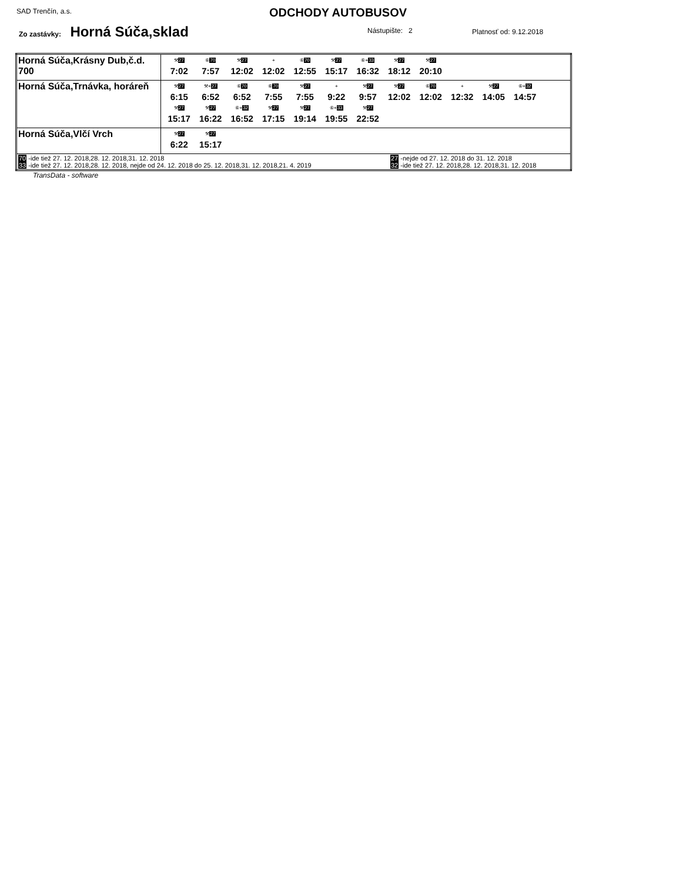SAD Trenčín, a.s.
ODCHODY AUTOBUSOV
Zo zastávky: Horná Súča,sklad Nástupište: 2 Platnosť od: 9.12.2018
| Horná Súča,Krásny Dub,č.d. 700 | ⚒ 27 7:02 ⑥ 70 7:57 ⚒ 27 12:02 + 12:02 ⑥ 70 12:55 ⚒ 27 15:17 ⑥+ 33 16:32 ⚒ 27 18:12 ⚒ 27 20:10 |
| Horná Súča,Trnávka, horáreň | ⚒ 27 6:15 ⚒+ 27 6:52 ⑥ 70 6:52 ⑥ 70 7:55 ⚒ 27 7:55 + 9:22 ⚒ 27 9:57 ⚒ 27 12:02 ⑥ 70 12:02 + 12:32 ⚒ 27 14:05 ⑥+ 32 14:57 ⚒ 27 15:17 ⚒ 27 16:22 ⑥+ 32 16:52 ⚒ 27 17:15 ⚒ 27 19:14 ⑥+ 33 19:55 ⚒ 27 22:52 |
| Horná Súča,Vlčí Vrch | ⚒ 27 6:22 ⚒ 27 15:17 |
| 70 -ide tiež 27. 12. 2018,28. 12. 2018,31. 12. 2018 27 -nejde od 27. 12. 2018 do 31. 12. 2018 33 -ide tiež 27. 12. 2018,28. 12. 2018, nejde od 24. 12. 2018 do 25. 12. 2018,31. 12. 2018,21. 4. 2019 32 -ide tiež 27. 12. 2018,28. 12. 2018,31. 12. 2018 | |
TransData - software